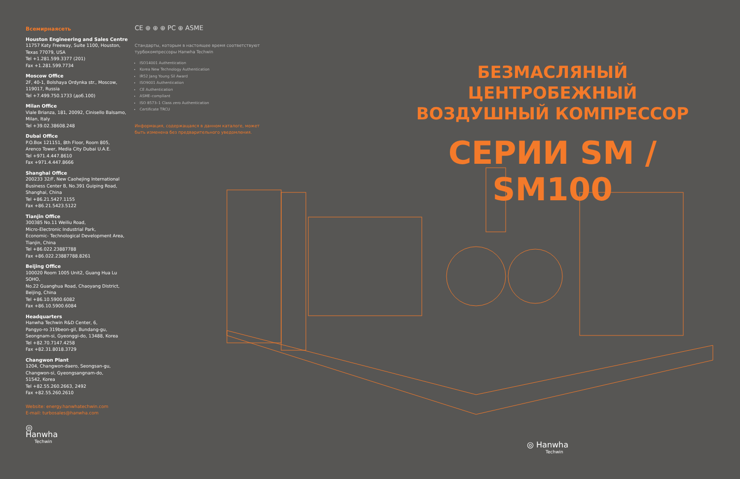Всемирнаясеть
Houston Engineering and Sales Centre
11757 Katy Freeway, Suite 1100, Houston,
Texas 77079, USA
Tel +1.281.599.3377 (201)
Fax +1.281.599.7734
Moscow Office
2F, 40-1, Bolshaya Ordynka str., Moscow,
119017, Russia
Tel +7.499.750.1733 (доб.100)
Milan Office
Viale Brianza, 181, 20092, Cinisello Balsamo,
Milan, Italy
Tel +39.02.38608.248
Dubai Office
P.O.Box 121151, 8th Floor, Room 805,
Arenco Tower, Media City Dubai U.A.E.
Tel +971.4.447.8610
Fax +971.4.447.8666
Shanghai Office
200233 32/F, New Caohejing International
Business Center B, No.391 Guiping Road,
Shanghai, China
Tel +86.21.5427.1155
Fax +86.21.5423.5122
Tianjin Office
300385 No.11 Weiliu Road,
Micro-Electronic Industrial Park,
Economic- Technological Development Area,
Tianjin, China
Tel +86.022.23887788
Fax +86.022.23887788.8261
Beijing Office
100020 Room 1005 Unit2, Guang Hua Lu SOHO,
No.22 Guanghua Road, Chaoyang District,
Beijing, China
Tel +86.10.5900.6082
Fax +86.10.5900.6084
Headquarters
Hanwha Techwin R&D Center, 6,
Pangyo-ro 319beon-gil, Bundang-gu,
Seongnam-si, Gyeonggi-do, 13488, Korea
Tel +82.70.7147.4258
Fax +82.31.8018.3729
Changwon Plant
1204, Changwon-daero, Seongsan-gu,
Changwon-si, Gyeongsangnam-do,
51542, Korea
Tel +82.55.260.2663, 2492
Fax +82.55.260.2610
Website: energy.hanwhatechwin.com
E-mail: turbosales@hanwha.com
CE ⊕ ⊕ ⊕ PC ⊕ ASME
Стандарты, которым в настоящее время соответствуют турбокомпрессоры Hanwha Techwin
ISO14001 Authentication
Korea New Technology Authentication
IR52 Jang Young Sil Award
ISO9001 Authentication
CE Authentication
ASME–compliant
ISO 8573–1 Class zero Authentication
Certificate TRCU
Информация, содержащаяся в данном каталоге, может быть изменена без предварительного уведомления.
БЕЗМАСЛЯНЫЙ ЦЕНТРОБЕЖНЫЙ
ВОЗДУШНЫЙ КОМПРЕССОР
СЕРИИ SM / SM100
◎
Hanwha
Techwin
◎ Hanwha
Techwin